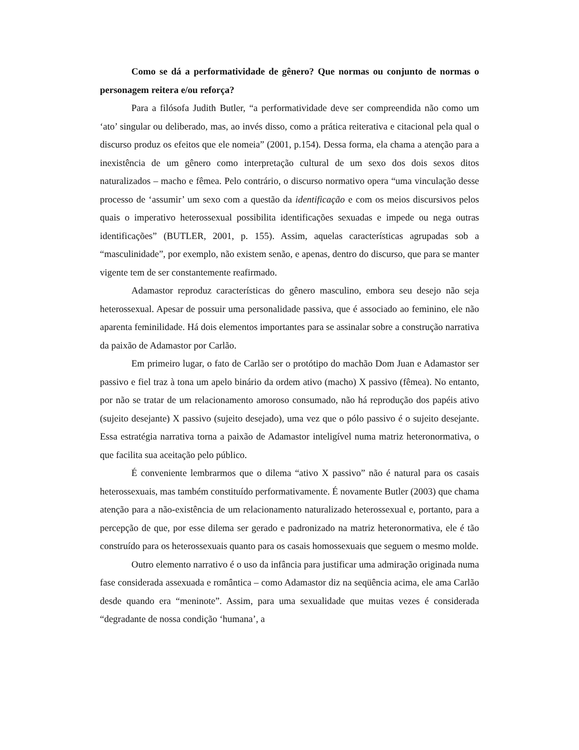Como se dá a performatividade de gênero? Que normas ou conjunto de normas o personagem reitera e/ou reforça?
Para a filósofa Judith Butler, “a performatividade deve ser compreendida não como um ‘ato’ singular ou deliberado, mas, ao invés disso, como a prática reiterativa e citacional pela qual o discurso produz os efeitos que ele nomeia” (2001, p.154). Dessa forma, ela chama a atenção para a inexistência de um gênero como interpretação cultural de um sexo dos dois sexos ditos naturalizados – macho e fêmea. Pelo contrário, o discurso normativo opera “uma vinculação desse processo de ‘assumir’ um sexo com a questão da identificação e com os meios discursivos pelos quais o imperativo heterossexual possibilita identificações sexuadas e impede ou nega outras identificações” (BUTLER, 2001, p. 155). Assim, aquelas características agrupadas sob a “masculinidade”, por exemplo, não existem senão, e apenas, dentro do discurso, que para se manter vigente tem de ser constantemente reafirmado.
Adamastor reproduz características do gênero masculino, embora seu desejo não seja heterossexual. Apesar de possuir uma personalidade passiva, que é associado ao feminino, ele não aparenta feminilidade. Há dois elementos importantes para se assinalar sobre a construção narrativa da paixão de Adamastor por Carlão.
Em primeiro lugar, o fato de Carlão ser o protótipo do machão Dom Juan e Adamastor ser passivo e fiel traz à tona um apelo binário da ordem ativo (macho) X passivo (fêmea). No entanto, por não se tratar de um relacionamento amoroso consumado, não há reprodução dos papéis ativo (sujeito desejante) X passivo (sujeito desejado), uma vez que o pólo passivo é o sujeito desejante. Essa estratégia narrativa torna a paixão de Adamastor inteligível numa matriz heteronormativa, o que facilita sua aceitação pelo público.
É conveniente lembrarmos que o dilema “ativo X passivo” não é natural para os casais heterossexuais, mas também constituído performativamente. É novamente Butler (2003) que chama atenção para a não-existência de um relacionamento naturalizado heterossexual e, portanto, para a percepção de que, por esse dilema ser gerado e padronizado na matriz heteronormativa, ele é tão construído para os heterossexuais quanto para os casais homossexuais que seguem o mesmo molde.
Outro elemento narrativo é o uso da infância para justificar uma admiração originada numa fase considerada assexuada e romântica – como Adamastor diz na seqüência acima, ele ama Carlão desde quando era “meninote”. Assim, para uma sexualidade que muitas vezes é considerada “degradante de nossa condição ‘humana’, a